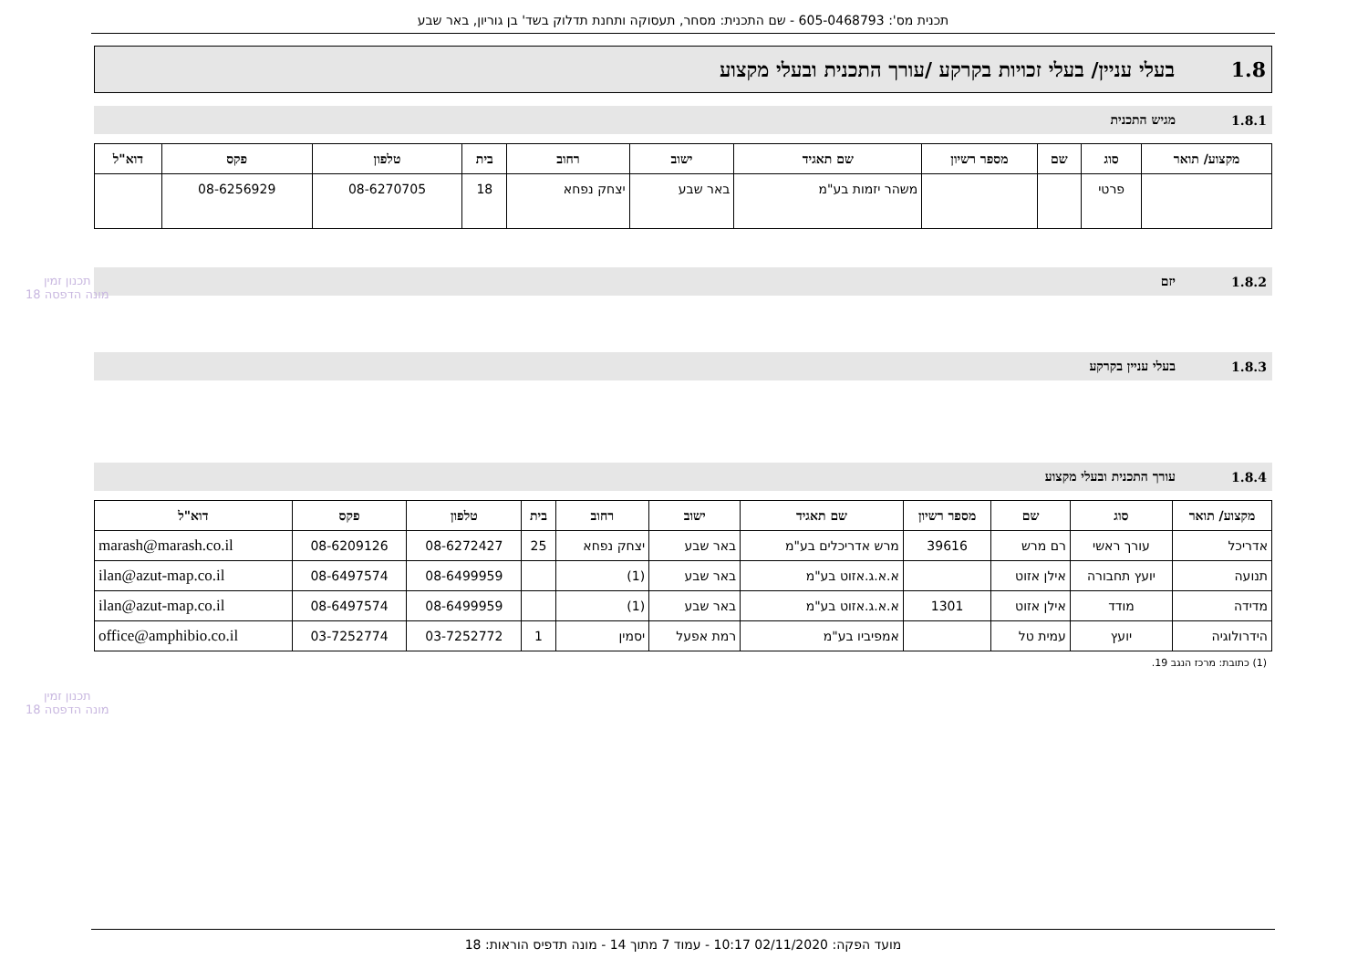תכנית מס': 605-0468793 - שם התכנית: מסחר, תעסוקה ותחנת תדלוק בשד' בן גוריון, באר שבע
1.8 בעלי עניין/ בעלי זכויות בקרקע /עורך התכנית ובעלי מקצוע
1.8.1 מגיש התכנית
| מקצוע/ תואר | סוג | שם | מספר רשיון | שם תאגיד | ישוב | רחוב | בית | טלפון | פקס | דוא"ל |
| --- | --- | --- | --- | --- | --- | --- | --- | --- | --- | --- |
| | פרטי | | | משהר יזמות בע"מ | באר שבע | יצחק נפחא | 18 | 08-6270705 | 08-6256929 | |
1.8.2 יזם
1.8.3 בעלי עניין בקרקע
1.8.4 עורך התכנית ובעלי מקצוע
| מקצוע/ תואר | סוג | שם | מספר רשיון | שם תאגיד | ישוב | רחוב | בית | טלפון | פקס | דוא"ל |
| --- | --- | --- | --- | --- | --- | --- | --- | --- | --- | --- |
| אדריכל | עורך ראשי | רם מרש | 39616 | מרש אדריכלים בע"מ | באר שבע | יצחק נפחא | 25 | 08-6272427 | 08-6209126 | marash@marash.co.il |
| תנועה | יועץ תחבורה | אילן אזוט | | א.א.ג.אזוט בע"מ | באר שבע | (1) | | 08-6499959 | 08-6497574 | ilan@azut-map.co.il |
| מדידה | מודד | אילן אזוט | 1301 | א.א.ג.אזוט בע"מ | באר שבע | (1) | | 08-6499959 | 08-6497574 | ilan@azut-map.co.il |
| הידרולוגיה | יועץ | עמית טל | | אמפיביו בע"מ | רמת אפעל | יסמין | 1 | 03-7252772 | 03-7252774 | office@amphibio.co.il |
(1) כתובת: מרכז הנגב 19.
תכנון זמין
מונה הדפסה 18
תכנון זמין
מונה הדפסה 18
מועד הפקה: 02/11/2020 10:17 - עמוד 7 מתוך 14 - מונה תדפיס הוראות: 18